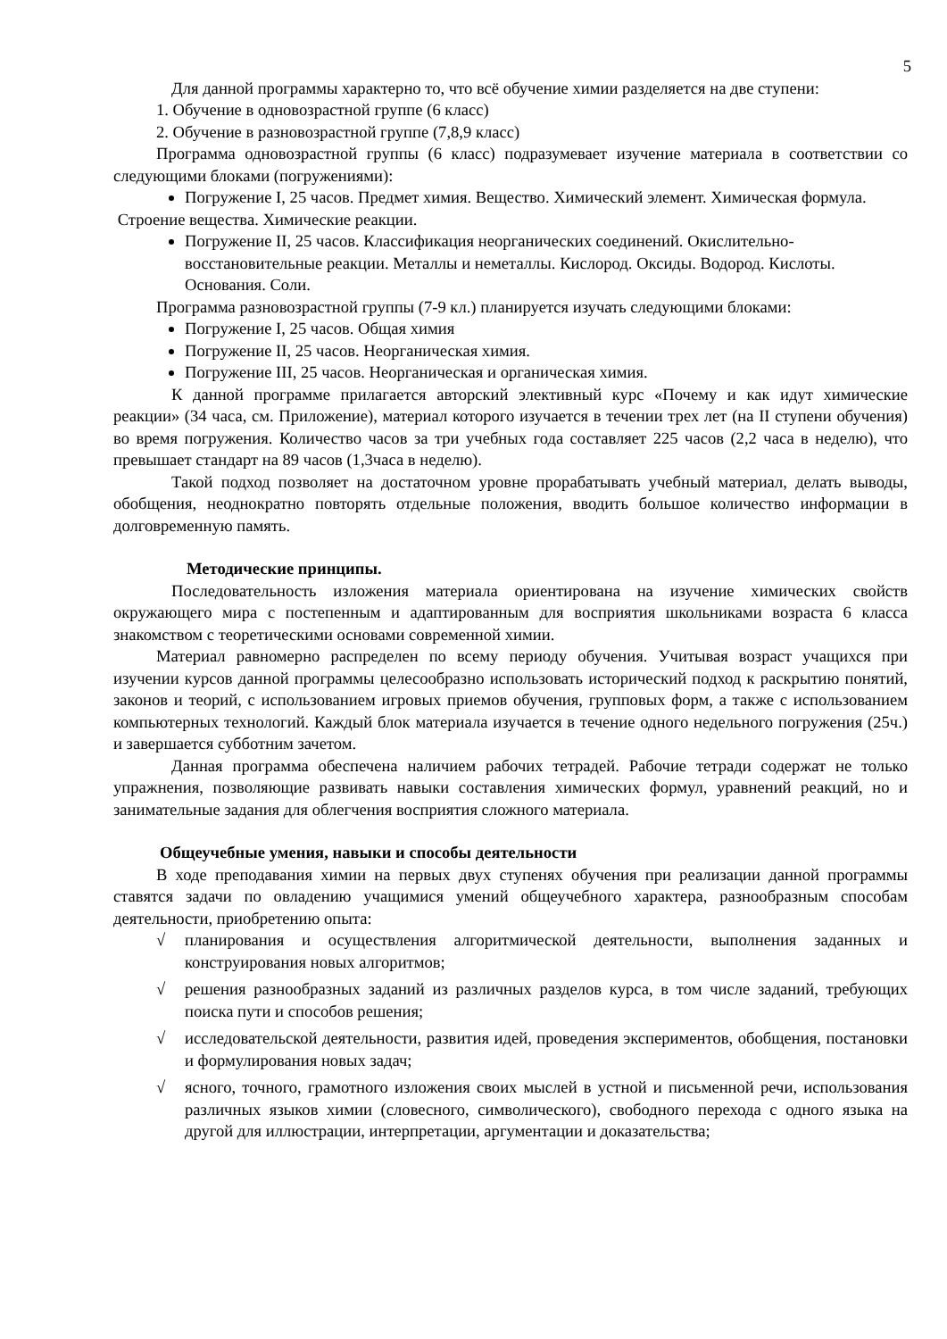5
Для данной программы характерно то, что всё обучение химии разделяется на две ступени:
1. Обучение в одновозрастной группе (6 класс)
2. Обучение в разновозрастной группе (7,8,9 класс)
Программа одновозрастной группы (6 класс) подразумевает изучение материала в соответствии со следующими блоками (погружениями):
Погружение I, 25 часов. Предмет химия. Вещество. Химический элемент. Химическая формула.
Строение вещества. Химические реакции.
Погружение II, 25 часов. Классификация неорганических соединений. Окислительно-восстановительные реакции. Металлы и неметаллы. Кислород. Оксиды. Водород. Кислоты. Основания. Соли.
Программа разновозрастной группы (7-9 кл.) планируется изучать следующими блоками:
Погружение I, 25 часов. Общая химия
Погружение II, 25 часов. Неорганическая химия.
Погружение III, 25 часов. Неорганическая и органическая химия.
К данной программе прилагается авторский элективный курс «Почему и как идут химические реакции» (34 часа, см. Приложение), материал которого изучается в течении трех лет (на II ступени обучения) во время погружения. Количество часов за три учебных года составляет 225 часов (2,2 часа в неделю), что превышает стандарт на 89 часов (1,3часа в неделю).
Такой подход позволяет на достаточном уровне прорабатывать учебный материал, делать выводы, обобщения, неоднократно повторять отдельные положения, вводить большое количество информации в долговременную память.
Методические принципы.
Последовательность изложения материала ориентирована на изучение химических свойств окружающего мира с постепенным и адаптированным для восприятия школьниками возраста 6 класса знакомством с теоретическими основами современной химии.
Материал равномерно распределен по всему периоду обучения. Учитывая возраст учащихся при изучении курсов данной программы целесообразно использовать исторический подход к раскрытию понятий, законов и теорий, с использованием игровых приемов обучения, групповых форм, а также с использованием компьютерных технологий. Каждый блок материала изучается в течение одного недельного погружения (25ч.) и завершается субботним зачетом.
Данная программа обеспечена наличием рабочих тетрадей. Рабочие тетради содержат не только упражнения, позволяющие развивать навыки составления химических формул, уравнений реакций, но и занимательные задания для облегчения восприятия сложного материала.
Общеучебные умения, навыки и способы деятельности
В ходе преподавания химии на первых двух ступенях обучения при реализации данной программы ставятся задачи по овладению учащимися умений общеучебного характера, разнообразным способам деятельности, приобретению опыта:
√ планирования и осуществления алгоритмической деятельности, выполнения заданных и конструирования новых алгоритмов;
√ решения разнообразных заданий из различных разделов курса, в том числе заданий, требующих поиска пути и способов решения;
√ исследовательской деятельности, развития идей, проведения экспериментов, обобщения, постановки и формулирования новых задач;
√ ясного, точного, грамотного изложения своих мыслей в устной и письменной речи, использования различных языков химии (словесного, символического), свободного перехода с одного языка на другой для иллюстрации, интерпретации, аргументации и доказательства;